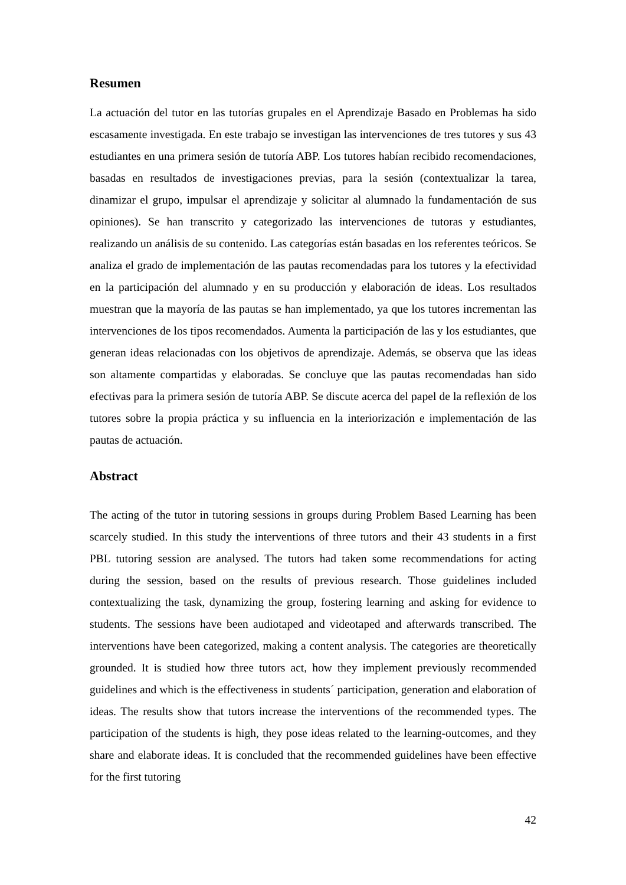Resumen
La actuación del tutor en las tutorías grupales en el Aprendizaje Basado en Problemas ha sido escasamente investigada. En este trabajo se investigan las intervenciones de tres tutores y sus 43 estudiantes en una primera sesión de tutoría ABP. Los tutores habían recibido recomendaciones, basadas en resultados de investigaciones previas, para la sesión (contextualizar la tarea, dinamizar el grupo, impulsar el aprendizaje y solicitar al alumnado la fundamentación de sus opiniones). Se han transcrito y categorizado las intervenciones de tutoras y estudiantes, realizando un análisis de su contenido. Las categorías están basadas en los referentes teóricos. Se analiza el grado de implementación de las pautas recomendadas para los tutores y la efectividad en la participación del alumnado y en su producción y elaboración de ideas. Los resultados muestran que la mayoría de las pautas se han implementado, ya que los tutores incrementan las intervenciones de los tipos recomendados. Aumenta la participación de las y los estudiantes, que generan ideas relacionadas con los objetivos de aprendizaje. Además, se observa que las ideas son altamente compartidas y elaboradas. Se concluye que las pautas recomendadas han sido efectivas para la primera sesión de tutoría ABP. Se discute acerca del papel de la reflexión de los tutores sobre la propia práctica y su influencia en la interiorización e implementación de las pautas de actuación.
Abstract
The acting of the tutor in tutoring sessions in groups during Problem Based Learning has been scarcely studied. In this study the interventions of three tutors and their 43 students in a first PBL tutoring session are analysed. The tutors had taken some recommendations for acting during the session, based on the results of previous research. Those guidelines included contextualizing the task, dynamizing the group, fostering learning and asking for evidence to students. The sessions have been audiotaped and videotaped and afterwards transcribed. The interventions have been categorized, making a content analysis. The categories are theoretically grounded. It is studied how three tutors act, how they implement previously recommended guidelines and which is the effectiveness in students´ participation, generation and elaboration of ideas. The results show that tutors increase the interventions of the recommended types. The participation of the students is high, they pose ideas related to the learning-outcomes, and they share and elaborate ideas. It is concluded that the recommended guidelines have been effective for the first tutoring
42